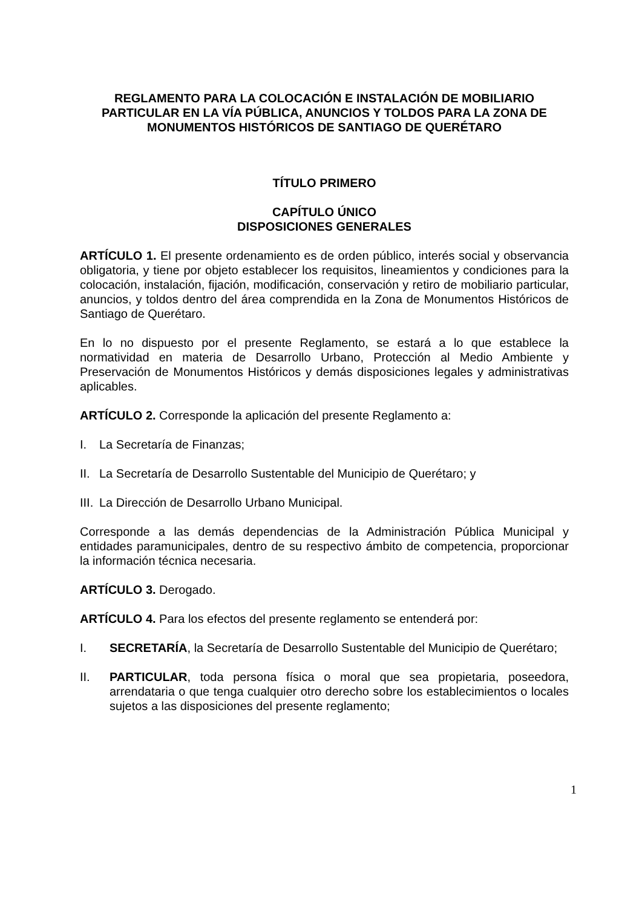REGLAMENTO PARA LA COLOCACIÓN E INSTALACIÓN DE MOBILIARIO PARTICULAR EN LA VÍA PÚBLICA, ANUNCIOS Y TOLDOS PARA LA ZONA DE MONUMENTOS HISTÓRICOS DE SANTIAGO DE QUERÉTARO
TÍTULO PRIMERO
CAPÍTULO ÚNICO
DISPOSICIONES GENERALES
ARTÍCULO 1. El presente ordenamiento es de orden público, interés social y observancia obligatoria, y tiene por objeto establecer los requisitos, lineamientos y condiciones para la colocación, instalación, fijación, modificación, conservación y retiro de mobiliario particular, anuncios, y toldos dentro del área comprendida en la Zona de Monumentos Históricos de Santiago de Querétaro.
En lo no dispuesto por el presente Reglamento, se estará a lo que establece la normatividad en materia de Desarrollo Urbano, Protección al Medio Ambiente y Preservación de Monumentos Históricos y demás disposiciones legales y administrativas aplicables.
ARTÍCULO 2. Corresponde la aplicación del presente Reglamento a:
I. La Secretaría de Finanzas;
II. La Secretaría de Desarrollo Sustentable del Municipio de Querétaro; y
III. La Dirección de Desarrollo Urbano Municipal.
Corresponde a las demás dependencias de la Administración Pública Municipal y entidades paramunicipales, dentro de su respectivo ámbito de competencia, proporcionar la información técnica necesaria.
ARTÍCULO 3. Derogado.
ARTÍCULO 4. Para los efectos del presente reglamento se entenderá por:
I. SECRETARÍA, la Secretaría de Desarrollo Sustentable del Municipio de Querétaro;
II. PARTICULAR, toda persona física o moral que sea propietaria, poseedora, arrendataria o que tenga cualquier otro derecho sobre los establecimientos o locales sujetos a las disposiciones del presente reglamento;
1